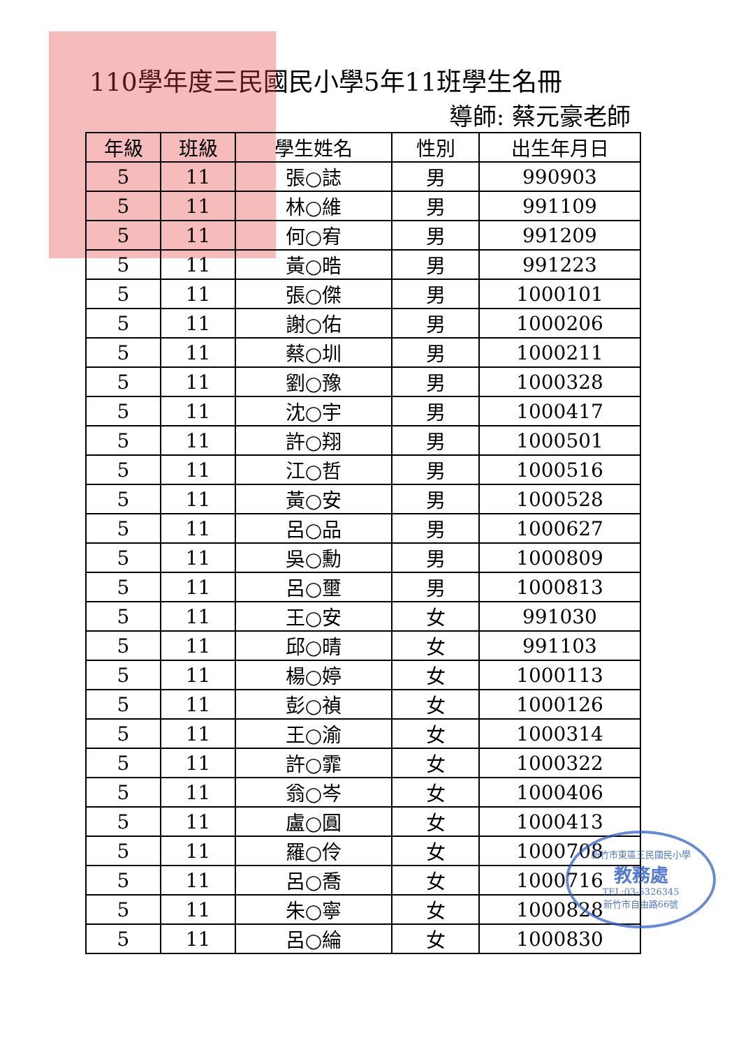110學年度三民國民小學5年11班學生名冊
導師: 蔡元豪老師
| 年級 | 班級 | 學生姓名 | 性別 | 出生年月日 |
| --- | --- | --- | --- | --- |
| 5 | 11 | 張○誌 | 男 | 990903 |
| 5 | 11 | 林○維 | 男 | 991109 |
| 5 | 11 | 何○宥 | 男 | 991209 |
| 5 | 11 | 黃○晧 | 男 | 991223 |
| 5 | 11 | 張○傑 | 男 | 1000101 |
| 5 | 11 | 謝○佑 | 男 | 1000206 |
| 5 | 11 | 蔡○圳 | 男 | 1000211 |
| 5 | 11 | 劉○豫 | 男 | 1000328 |
| 5 | 11 | 沈○宇 | 男 | 1000417 |
| 5 | 11 | 許○翔 | 男 | 1000501 |
| 5 | 11 | 江○哲 | 男 | 1000516 |
| 5 | 11 | 黃○安 | 男 | 1000528 |
| 5 | 11 | 呂○品 | 男 | 1000627 |
| 5 | 11 | 吳○勳 | 男 | 1000809 |
| 5 | 11 | 呂○壐 | 男 | 1000813 |
| 5 | 11 | 王○安 | 女 | 991030 |
| 5 | 11 | 邱○晴 | 女 | 991103 |
| 5 | 11 | 楊○婷 | 女 | 1000113 |
| 5 | 11 | 彭○禎 | 女 | 1000126 |
| 5 | 11 | 王○渝 | 女 | 1000314 |
| 5 | 11 | 許○霏 | 女 | 1000322 |
| 5 | 11 | 翁○岑 | 女 | 1000406 |
| 5 | 11 | 盧○圓 | 女 | 1000413 |
| 5 | 11 | 羅○伶 | 女 | 1000708 |
| 5 | 11 | 呂○喬 | 女 | 1000716 |
| 5 | 11 | 朱○寧 | 女 | 1000828 |
| 5 | 11 | 呂○綸 | 女 | 1000830 |
新竹市東區三民國民小學
教務處
TEL:03-5326345
新竹市自由路66號